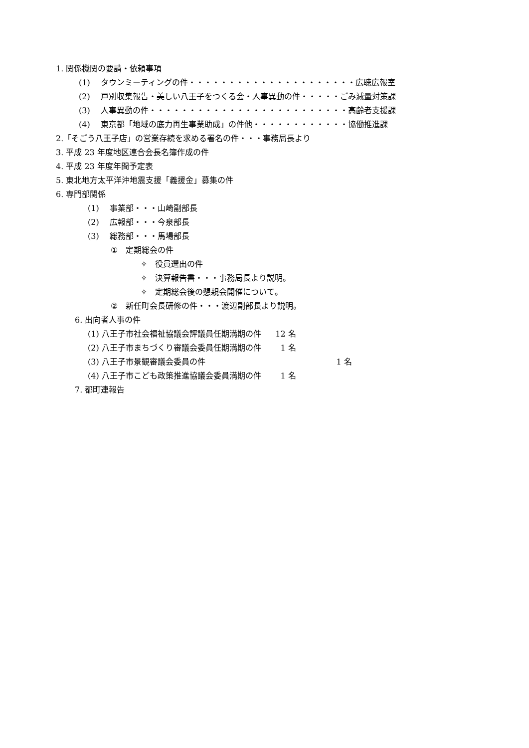1. 関係機関の要請・依頼事項
(1)　 タウンミーティングの件・・・・・・・・・・・・・・・・・・・・・広聴広報室
(2)　 戸別収集報告・美しい八王子をつくる会・人事異動の件・・・・・ごみ減量対策課
(3)　 人事異動の件・・・・・・・・・・・・・・・・・・・・・・・・・高齢者支援課
(4)　 東京都「地域の底力再生事業助成」の件他・・・・・・・・・・・・協働推進課
2.「そごう八王子店」の営業存続を求める署名の件・・・事務局長より
3. 平成 23 年度地区連合会長名簿作成の件
4. 平成 23 年度年間予定表
5. 東北地方太平洋沖地震支援「義援金」募集の件
6. 専門部関係
(1)　 事業部・・・山崎副部長
(2)　 広報部・・・今泉部長
(3)　 総務部・・・馬場部長
①　定期総会の件
✧　役員選出の件
✧　決算報告書・・・事務局長より説明。
✧　定期総会後の懇親会開催について。
②　新任町会長研修の件・・・渡辺副部長より説明。
6. 出向者人事の件
(1) 八王子市社会福祉協議会評議員任期満期の件 12 名
(2) 八王子市まちづくり審議会委員任期満期の件 1 名
(3) 八王子市景観審議会委員の件 1 名
(4) 八王子市こども政策推進協議会委員満期の件 1 名
7. 都町連報告